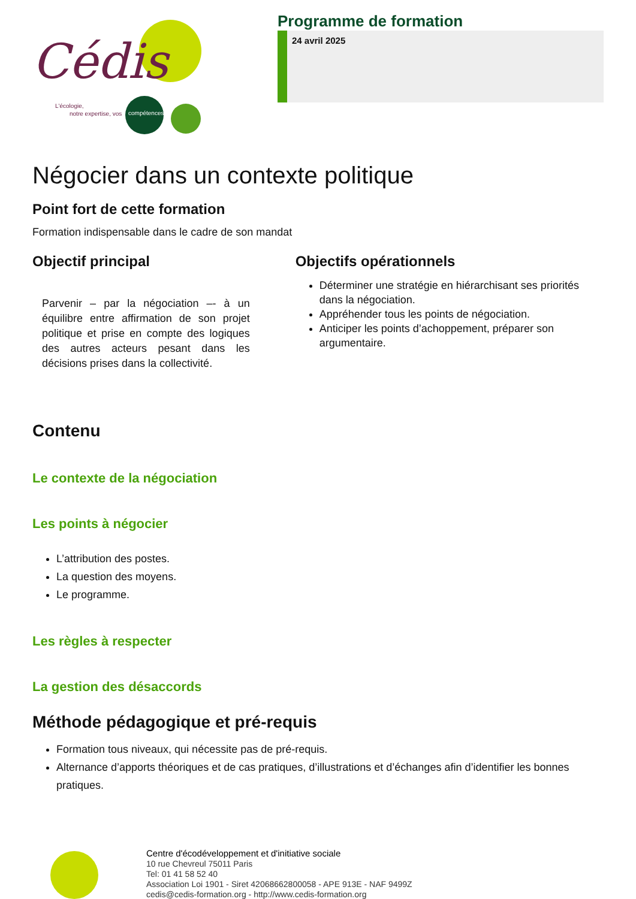Cédis
L'écologie,
notre expertise, vos
compétences
Programme de formation
24 avril 2025
Négocier dans un contexte politique
Point fort de cette formation
Formation indispensable dans le cadre de son mandat
Objectif principal
Parvenir – par la négociation –- à un équilibre entre affirmation de son projet politique et prise en compte des logiques des autres acteurs pesant dans les décisions prises dans la collectivité.
Objectifs opérationnels
Déterminer une stratégie en hiérarchisant ses priorités dans la négociation.
Appréhender tous les points de négociation.
Anticiper les points d’achoppement, préparer son argumentaire.
Contenu
Le contexte de la négociation
Les points à négocier
L’attribution des postes.
La question des moyens.
Le programme.
Les règles à respecter
La gestion des désaccords
Méthode pédagogique et pré-requis
Formation tous niveaux, qui nécessite pas de pré-requis.
Alternance d’apports théoriques et de cas pratiques, d’illustrations et d’échanges afin d’identifier les bonnes pratiques.
Centre d'écodéveloppement et d'initiative sociale
10 rue Chevreul 75011 Paris
Tel: 01 41 58 52 40
Association Loi 1901 - Siret 42068662800058 - APE 913E - NAF 9499Z
cedis@cedis-formation.org - http://www.cedis-formation.org